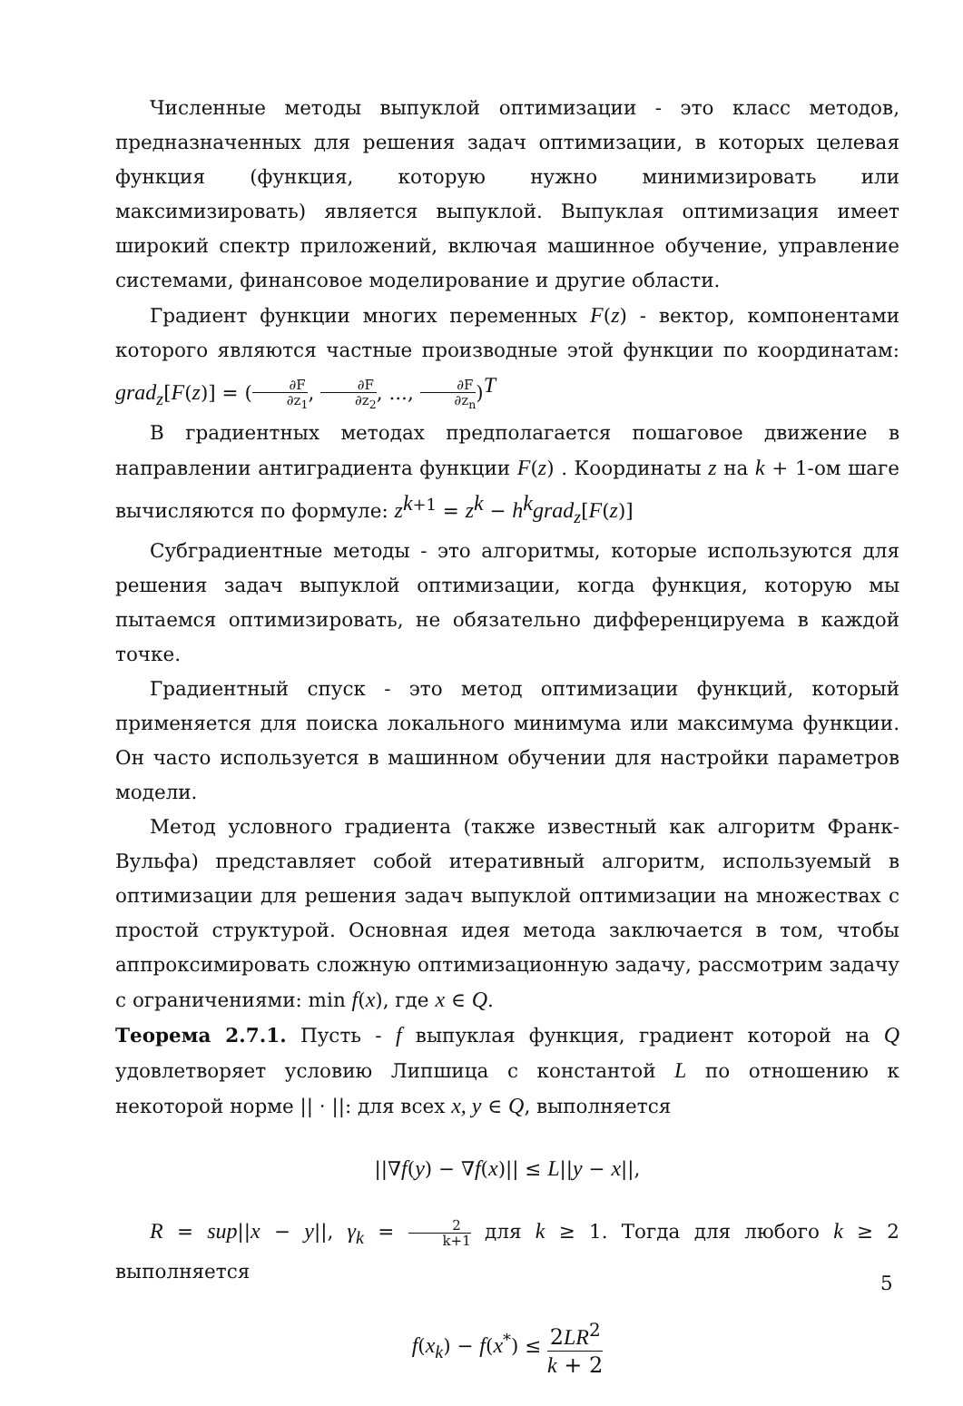Численные методы выпуклой оптимизации - это класс методов, предназначенных для решения задач оптимизации, в которых целевая функция (функция, которую нужно минимизировать или максимизировать) является выпуклой. Выпуклая оптимизация имеет широкий спектр приложений, включая машинное обучение, управление системами, финансовое моделирование и другие области.
Градиент функции многих переменных F(z) - вектор, компонентами которого являются частные производные этой функции по координатам: grad<sub>z</sub>[F(z)] = (∂F ∂z<sub>1</sub>, ∂F ∂z<sub>2</sub>, ..., ∂F ∂z<sub>n</sub>)<sup>T</sup>
В градиентных методах предполагается пошаговое движение в направлении антиградиента функции F(z) . Координаты z на k + 1-ом шаге вычисляются по формуле: z<sup>k+1</sup> = z<sup>k</sup> − h<sup>k</sup>grad<sub>z</sub>[F(z)]
Субградиентные методы - это алгоритмы, которые используются для решения задач выпуклой оптимизации, когда функция, которую мы пытаемся оптимизировать, не обязательно дифференцируема в каждой точке.
Градиентный спуск - это метод оптимизации функций, который применяется для поиска локального минимума или максимума функции. Он часто используется в машинном обучении для настройки параметров модели.
Метод условного градиента (также известный как алгоритм Франк-Вульфа) представляет собой итеративный алгоритм, используемый в оптимизации для решения задач выпуклой оптимизации на множествах с простой структурой. Основная идея метода заключается в том, чтобы аппроксимировать сложную оптимизационную задачу, рассмотрим задачу с ограничениями: min f(x), где x ∈ Q.
Теорема 2.7.1. Пусть - f выпуклая функция, градиент которой на Q удовлетворяет условию Липшица с константой L по отношению к некоторой норме || · ||: для всех x, y ∈ Q, выполняется
||∇f(y) − ∇f(x)|| ≤ L||y − x||,
R = sup||x − y||, γ<sub>k</sub> = 2 k+1 для k ≥ 1. Тогда для любого k ≥ 2 выполняется
f(x<sub>k</sub>) − f(x<sup>*</sup>) ≤ 2LR<sup>2</sup> k + 2
5